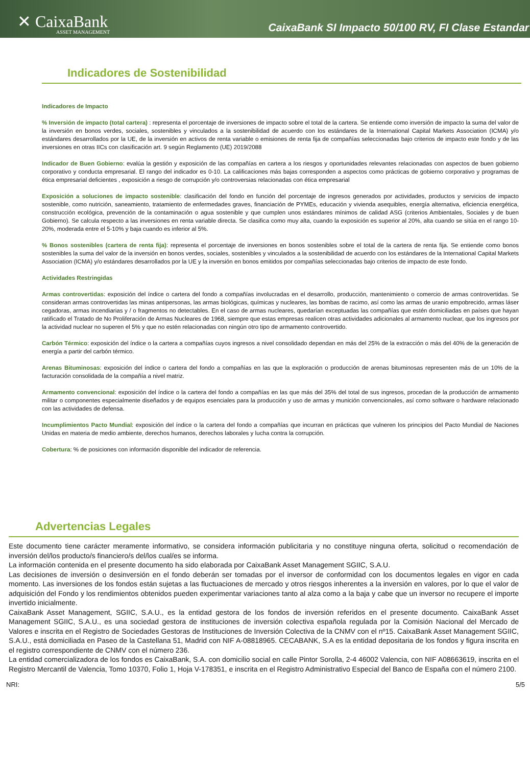✕ CaixaBank
ASSET MANAGEMENT
CaixaBank SI Impacto 50/100 RV, FI Clase Estandar
Indicadores de Sostenibilidad
Indicadores de Impacto
% Inversión de impacto (total cartera) : representa el porcentaje de inversiones de impacto sobre el total de la cartera. Se entiende como inversión de impacto la suma del valor de la inversión en bonos verdes, sociales, sostenibles y vinculados a la sostenibilidad de acuerdo con los estándares de la International Capital Markets Association (ICMA) y/o estándares desarrollados por la UE, de la inversión en activos de renta variable o emisiones de renta fija de compañías seleccionadas bajo criterios de impacto este fondo y de las inversiones en otras IICs con clasificación art. 9 según Reglamento (UE) 2019/2088
Indicador de Buen Gobierno: evalúa la gestión y exposición de las compañías en cartera a los riesgos y oportunidades relevantes relacionadas con aspectos de buen gobierno corporativo y conducta empresarial. El rango del indicador es 0-10. La calificaciones más bajas corresponden a aspectos como prácticas de gobierno corporativo y programas de ética empresarial deficientes , exposición a riesgo de corrupción y/o controversias relacionadas con ética empresarial
Exposición a soluciones de impacto sostenible: clasificación del fondo en función del porcentaje de ingresos generados por actividades, productos y servicios de impacto sostenible, como nutrición, saneamiento, tratamiento de enfermedades graves, financiación de PYMEs, educación y vivienda asequibles, energía alternativa, eficiencia energética, construcción ecológica, prevención de la contaminación o agua sostenible y que cumplen unos estándares mínimos de calidad ASG (criterios Ambientales, Sociales y de buen Gobierno). Se calcula respecto a las inversiones en renta variable directa. Se clasifica como muy alta, cuando la exposición es superior al 20%, alta cuando se sitúa en el rango 10-20%, moderada entre el 5-10% y baja cuando es inferior al 5%.
% Bonos sostenibles (cartera de renta fija): representa el porcentaje de inversiones en bonos sostenibles sobre el total de la cartera de renta fija. Se entiende como bonos sostenibles la suma del valor de la inversión en bonos verdes, sociales, sostenibles y vinculados a la sostenibilidad de acuerdo con los estándares de la International Capital Markets Association (ICMA) y/o estándares desarrollados por la UE y la inversión en bonos emitidos por compañías seleccionadas bajo criterios de impacto de este fondo.
Actividades Restringidas
Armas controvertidas: exposición del índice o cartera del fondo a compañías involucradas en el desarrollo, producción, mantenimiento o comercio de armas controvertidas. Se consideran armas controvertidas las minas antipersonas, las armas biológicas, químicas y nucleares, las bombas de racimo, así como las armas de uranio empobrecido, armas láser cegadoras, armas incendiarias y / o fragmentos no detectables. En el caso de armas nucleares, quedarían exceptuadas las compañías que estén domiciliadas en países que hayan ratificado el Tratado de No Proliferación de Armas Nucleares de 1968, siempre que estas empresas realicen otras actividades adicionales al armamento nuclear, que los ingresos por la actividad nuclear no superen el 5% y que no estén relacionadas con ningún otro tipo de armamento controvertido.
Carbón Térmico: exposición del índice o la cartera a compañías cuyos ingresos a nivel consolidado dependan en más del 25% de la extracción o más del 40% de la generación de energía a partir del carbón térmico.
Arenas Bituminosas: exposición del índice o cartera del fondo a compañías en las que la exploración o producción de arenas bituminosas representen más de un 10% de la facturación consolidada de la compañía a nivel matriz.
Armamento convencional: exposición del índice o la cartera del fondo a compañías en las que más del 35% del total de sus ingresos, procedan de la producción de armamento militar o componentes especialmente diseñados y de equipos esenciales para la producción y uso de armas y munición convencionales, así como software o hardware relacionado con las actividades de defensa.
Incumplimientos Pacto Mundial: exposición del índice o la cartera del fondo a compañías que incurran en prácticas que vulneren los principios del Pacto Mundial de Naciones Unidas en materia de medio ambiente, derechos humanos, derechos laborales y lucha contra la corrupción.
Cobertura: % de posiciones con información disponible del indicador de referencia.
Advertencias Legales
Este documento tiene carácter meramente informativo, se considera información publicitaria y no constituye ninguna oferta, solicitud o recomendación de inversión del/los producto/s financiero/s del/los cual/es se informa.
La información contenida en el presente documento ha sido elaborada por CaixaBank Asset Management SGIIC, S.A.U.
Las decisiones de inversión o desinversión en el fondo deberán ser tomadas por el inversor de conformidad con los documentos legales en vigor en cada momento. Las inversiones de los fondos están sujetas a las fluctuaciones de mercado y otros riesgos inherentes a la inversión en valores, por lo que el valor de adquisición del Fondo y los rendimientos obtenidos pueden experimentar variaciones tanto al alza como a la baja y cabe que un inversor no recupere el importe invertido inicialmente.
CaixaBank Asset Management, SGIIC, S.A.U., es la entidad gestora de los fondos de inversión referidos en el presente documento. CaixaBank Asset Management SGIIC, S.A.U., es una sociedad gestora de instituciones de inversión colectiva española regulada por la Comisión Nacional del Mercado de Valores e inscrita en el Registro de Sociedades Gestoras de Instituciones de Inversión Colectiva de la CNMV con el nº15. CaixaBank Asset Management SGIIC, S.A.U., está domiciliada en Paseo de la Castellana 51, Madrid con NIF A-08818965. CECABANK, S.A es la entidad depositaria de los fondos y figura inscrita en el registro correspondiente de CNMV con el número 236.
La entidad comercializadora de los fondos es CaixaBank, S.A. con domicilio social en calle Pintor Sorolla, 2-4 46002 Valencia, con NIF A08663619, inscrita en el Registro Mercantil de Valencia, Tomo 10370, Folio 1, Hoja V-178351, e inscrita en el Registro Administrativo Especial del Banco de España con el número 2100.
NRI: 5/5